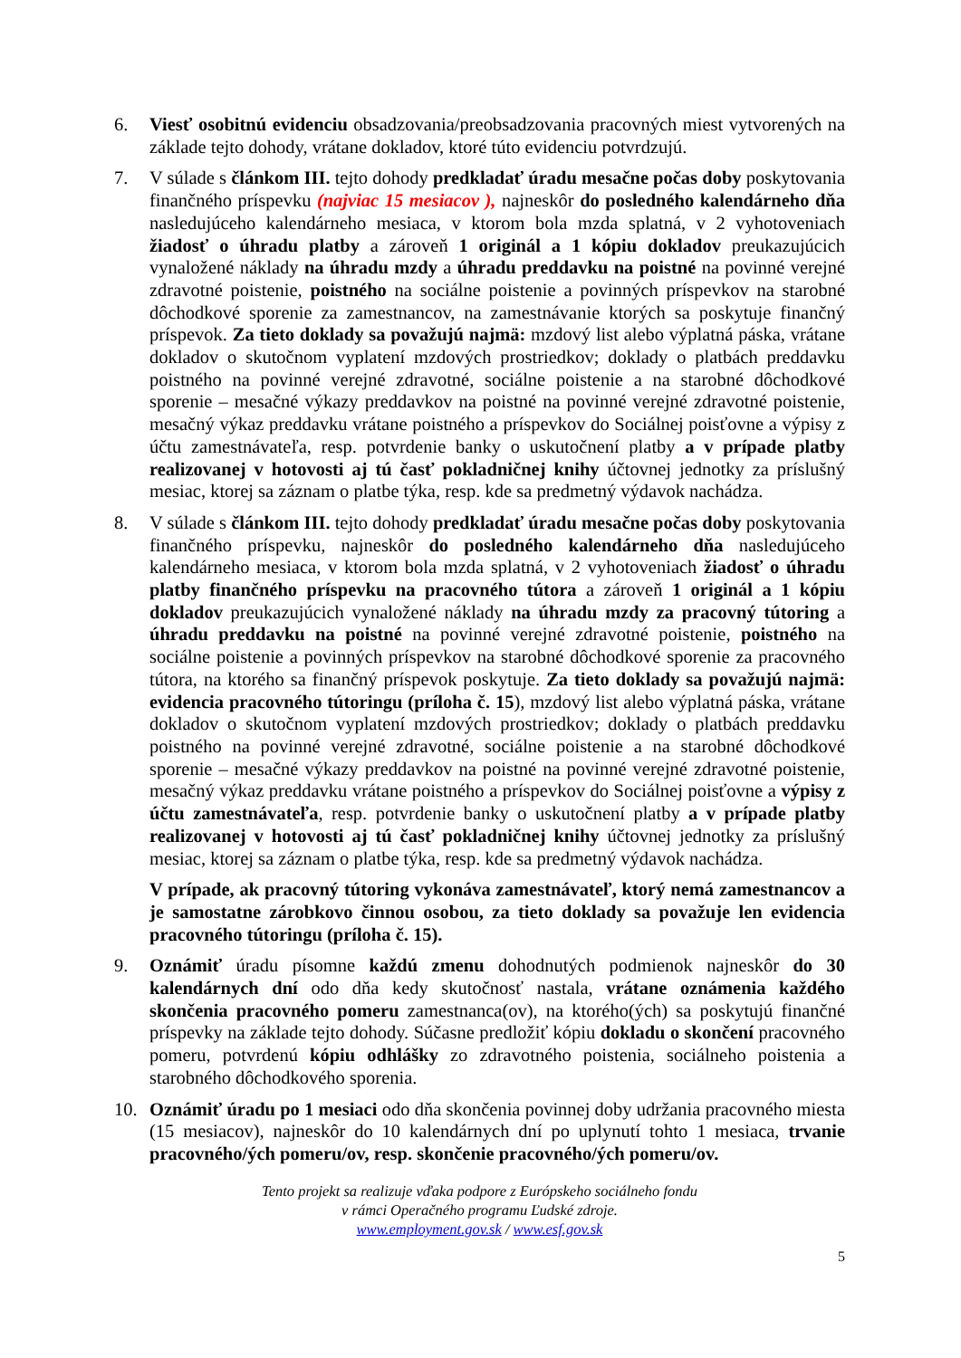6. Viesť osobitnú evidenciu obsadzovania/preobsadzovania pracovných miest vytvorených na základe tejto dohody, vrátane dokladov, ktoré túto evidenciu potvrdzujú.
7. V súlade s článkom III. tejto dohody predkladať úradu mesačne počas doby poskytovania finančného príspevku (najviac 15 mesiacov ), najneskôr do posledného kalendárneho dňa nasledujúceho kalendárneho mesiaca, v ktorom bola mzda splatná, v 2 vyhotoveniach žiadosť o úhradu platby a zároveň 1 originál a 1 kópiu dokladov preukazujúcich vynaložené náklady na úhradu mzdy a úhradu preddavku na poistné na povinné verejné zdravotné poistenie, poistného na sociálne poistenie a povinných príspevkov na starobné dôchodkové sporenie za zamestnancov, na zamestnávanie ktorých sa poskytuje finančný príspevok. Za tieto doklady sa považujú najmä: mzdový list alebo výplatná páska, vrátane dokladov o skutočnom vyplatení mzdových prostriedkov; doklady o platbách preddavku poistného na povinné verejné zdravotné, sociálne poistenie a na starobné dôchodkové sporenie – mesačné výkazy preddavkov na poistné na povinné verejné zdravotné poistenie, mesačný výkaz preddavku vrátane poistného a príspevkov do Sociálnej poisťovne a výpisy z účtu zamestnávateľa, resp. potvrdenie banky o uskutočnení platby a v prípade platby realizovanej v hotovosti aj tú časť pokladničnej knihy účtovnej jednotky za príslušný mesiac, ktorej sa záznam o platbe týka, resp. kde sa predmetný výdavok nachádza.
8. V súlade s článkom III. tejto dohody predkladať úradu mesačne počas doby poskytovania finančného príspevku, najneskôr do posledného kalendárneho dňa nasledujúceho kalendárneho mesiaca, v ktorom bola mzda splatná, v 2 vyhotoveniach žiadosť o úhradu platby finančného príspevku na pracovného tútora a zároveň 1 originál a 1 kópiu dokladov preukazujúcich vynaložené náklady na úhradu mzdy za pracovný tútoring a úhradu preddavku na poistné na povinné verejné zdravotné poistenie, poistného na sociálne poistenie a povinných príspevkov na starobné dôchodkové sporenie za pracovného tútora, na ktorého sa finančný príspevok poskytuje. Za tieto doklady sa považujú najmä: evidencia pracovného tútoringu (príloha č. 15), mzdový list alebo výplatná páska, vrátane dokladov o skutočnom vyplatení mzdových prostriedkov; doklady o platbách preddavku poistného na povinné verejné zdravotné, sociálne poistenie a na starobné dôchodkové sporenie – mesačné výkazy preddavkov na poistné na povinné verejné zdravotné poistenie, mesačný výkaz preddavku vrátane poistného a príspevkov do Sociálnej poisťovne a výpisy z účtu zamestnávateľa, resp. potvrdenie banky o uskutočnení platby a v prípade platby realizovanej v hotovosti aj tú časť pokladničnej knihy účtovnej jednotky za príslušný mesiac, ktorej sa záznam o platbe týka, resp. kde sa predmetný výdavok nachádza.
V prípade, ak pracovný tútoring vykonáva zamestnávateľ, ktorý nemá zamestnancov a je samostatne zárobkovo činnou osobou, za tieto doklady sa považuje len evidencia pracovného tútoringu (príloha č. 15).
9. Oznámiť úradu písomne každú zmenu dohodnutých podmienok najneskôr do 30 kalendárnych dní odo dňa kedy skutočnosť nastala, vrátane oznámenia každého skončenia pracovného pomeru zamestnanca(ov), na ktorého(ých) sa poskytujú finančné príspevky na základe tejto dohody. Súčasne predložiť kópiu dokladu o skončení pracovného pomeru, potvrdenú kópiu odhlášky zo zdravotného poistenia, sociálneho poistenia a starobného dôchodkového sporenia.
10. Oznámiť úradu po 1 mesiaci odo dňa skončenia povinnej doby udržania pracovného miesta (15 mesiacov), najneskôr do 10 kalendárnych dní po uplynutí tohto 1 mesiaca, trvanie pracovného/ých pomeru/ov, resp. skončenie pracovného/ých pomeru/ov.
Tento projekt sa realizuje vďaka podpore z Európskeho sociálneho fondu
v rámci Operačného programu Ľudské zdroje.
www.employment.gov.sk / www.esf.gov.sk
5